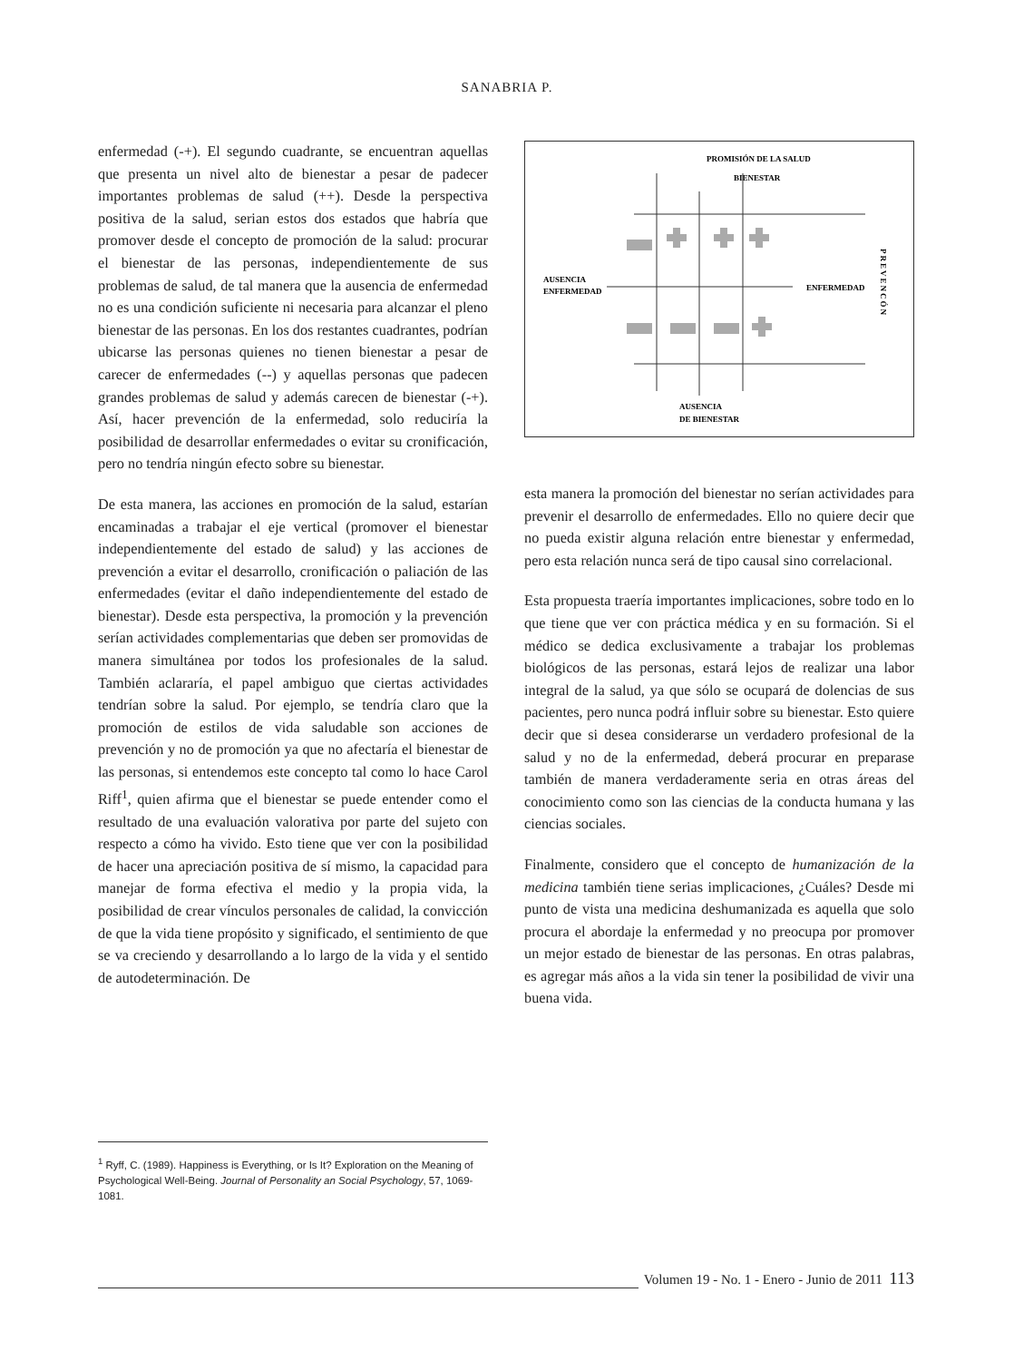SANABRIA P.
enfermedad (-+). El segundo cuadrante, se encuentran aquellas que presenta un nivel alto de bienestar a pesar de padecer importantes problemas de salud (++). Desde la perspectiva positiva de la salud, serian estos dos estados que habría que promover desde el concepto de promoción de la salud: procurar el bienestar de las personas, independientemente de sus problemas de salud, de tal manera que la ausencia de enfermedad no es una condición suficiente ni necesaria para alcanzar el pleno bienestar de las personas. En los dos restantes cuadrantes, podrían ubicarse las personas quienes no tienen bienestar a pesar de carecer de enfermedades (--) y aquellas personas que padecen grandes problemas de salud y además carecen de bienestar (-+). Así, hacer prevención de la enfermedad, solo reduciría la posibilidad de desarrollar enfermedades o evitar su cronificación, pero no tendría ningún efecto sobre su bienestar.
De esta manera, las acciones en promoción de la salud, estarían encaminadas a trabajar el eje vertical (promover el bienestar independientemente del estado de salud) y las acciones de prevención a evitar el desarrollo, cronificación o paliación de las enfermedades (evitar el daño independientemente del estado de bienestar). Desde esta perspectiva, la promoción y la prevención serían actividades complementarias que deben ser promovidas de manera simultánea por todos los profesionales de la salud. También aclararía, el papel ambiguo que ciertas actividades tendrían sobre la salud. Por ejemplo, se tendría claro que la promoción de estilos de vida saludable son acciones de prevención y no de promoción ya que no afectaría el bienestar de las personas, si entendemos este concepto tal como lo hace Carol Riff<sup>1</sup>, quien afirma que el bienestar se puede entender como el resultado de una evaluación valorativa por parte del sujeto con respecto a cómo ha vivido. Esto tiene que ver con la posibilidad de hacer una apreciación positiva de sí mismo, la capacidad para manejar de forma efectiva el medio y la propia vida, la posibilidad de crear vínculos personales de calidad, la convicción de que la vida tiene propósito y significado, el sentimiento de que se va creciendo y desarrollando a lo largo de la vida y el sentido de autodeterminación. De
PROMISIÓN DE LA SALUD
BIENESTAR
AUSENCIA
ENFERMEDAD
ENFERMEDAD
AUSENCIA
DE BIENESTAR
PREVENCÓN
esta manera la promoción del bienestar no serían actividades para prevenir el desarrollo de enfermedades. Ello no quiere decir que no pueda existir alguna relación entre bienestar y enfermedad, pero esta relación nunca será de tipo causal sino correlacional.
Esta propuesta traería importantes implicaciones, sobre todo en lo que tiene que ver con práctica médica y en su formación. Si el médico se dedica exclusivamente a trabajar los problemas biológicos de las personas, estará lejos de realizar una labor integral de la salud, ya que sólo se ocupará de dolencias de sus pacientes, pero nunca podrá influir sobre su bienestar. Esto quiere decir que si desea considerarse un verdadero profesional de la salud y no de la enfermedad, deberá procurar en preparase también de manera verdaderamente seria en otras áreas del conocimiento como son las ciencias de la conducta humana y las ciencias sociales.
Finalmente, considero que el concepto de humanización de la medicina también tiene serias implicaciones, ¿Cuáles? Desde mi punto de vista una medicina deshumanizada es aquella que solo procura el abordaje la enfermedad y no preocupa por promover un mejor estado de bienestar de las personas. En otras palabras, es agregar más años a la vida sin tener la posibilidad de vivir una buena vida.
<sup>1</sup> Ryff, C. (1989). Happiness is Everything, or Is It? Exploration on the Meaning of Psychological Well-Being. Journal of Personality an Social Psychology, 57, 1069-1081.
Volumen 19 - No. 1 - Enero - Junio de 2011 113